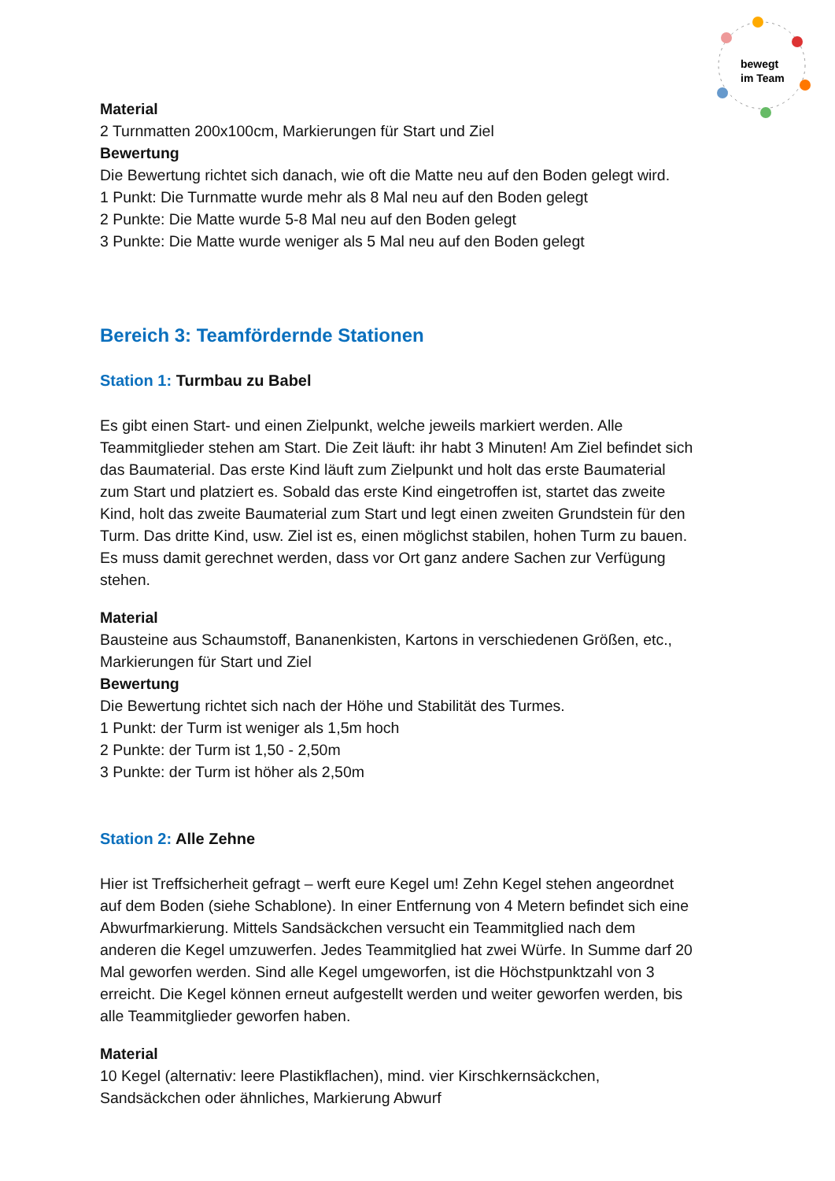bewegt
im Team
Material
2 Turnmatten 200x100cm, Markierungen für Start und Ziel
Bewertung
Die Bewertung richtet sich danach, wie oft die Matte neu auf den Boden gelegt wird.
1 Punkt: Die Turnmatte wurde mehr als 8 Mal neu auf den Boden gelegt
2 Punkte: Die Matte wurde 5-8 Mal neu auf den Boden gelegt
3 Punkte: Die Matte wurde weniger als 5 Mal neu auf den Boden gelegt
Bereich 3: Teamfördernde Stationen
Station 1: Turmbau zu Babel
Es gibt einen Start- und einen Zielpunkt, welche jeweils markiert werden. Alle Teammitglieder stehen am Start. Die Zeit läuft: ihr habt 3 Minuten! Am Ziel befindet sich das Baumaterial. Das erste Kind läuft zum Zielpunkt und holt das erste Baumaterial zum Start und platziert es. Sobald das erste Kind eingetroffen ist, startet das zweite Kind, holt das zweite Baumaterial zum Start und legt einen zweiten Grundstein für den Turm. Das dritte Kind, usw. Ziel ist es, einen möglichst stabilen, hohen Turm zu bauen. Es muss damit gerechnet werden, dass vor Ort ganz andere Sachen zur Verfügung stehen.
Material
Bausteine aus Schaumstoff, Bananenkisten, Kartons in verschiedenen Größen, etc., Markierungen für Start und Ziel
Bewertung
Die Bewertung richtet sich nach der Höhe und Stabilität des Turmes.
1 Punkt: der Turm ist weniger als 1,5m hoch
2 Punkte: der Turm ist 1,50 - 2,50m
3 Punkte: der Turm ist höher als 2,50m
Station 2: Alle Zehne
Hier ist Treffsicherheit gefragt – werft eure Kegel um! Zehn Kegel stehen angeordnet auf dem Boden (siehe Schablone). In einer Entfernung von 4 Metern befindet sich eine Abwurfmarkierung. Mittels Sandsäckchen versucht ein Teammitglied nach dem anderen die Kegel umzuwerfen. Jedes Teammitglied hat zwei Würfe. In Summe darf 20 Mal geworfen werden. Sind alle Kegel umgeworfen, ist die Höchstpunktzahl von 3 erreicht. Die Kegel können erneut aufgestellt werden und weiter geworfen werden, bis alle Teammitglieder geworfen haben.
Material
10 Kegel (alternativ: leere Plastikflachen), mind. vier Kirschkernsäckchen, Sandsäckchen oder ähnliches, Markierung Abwurf